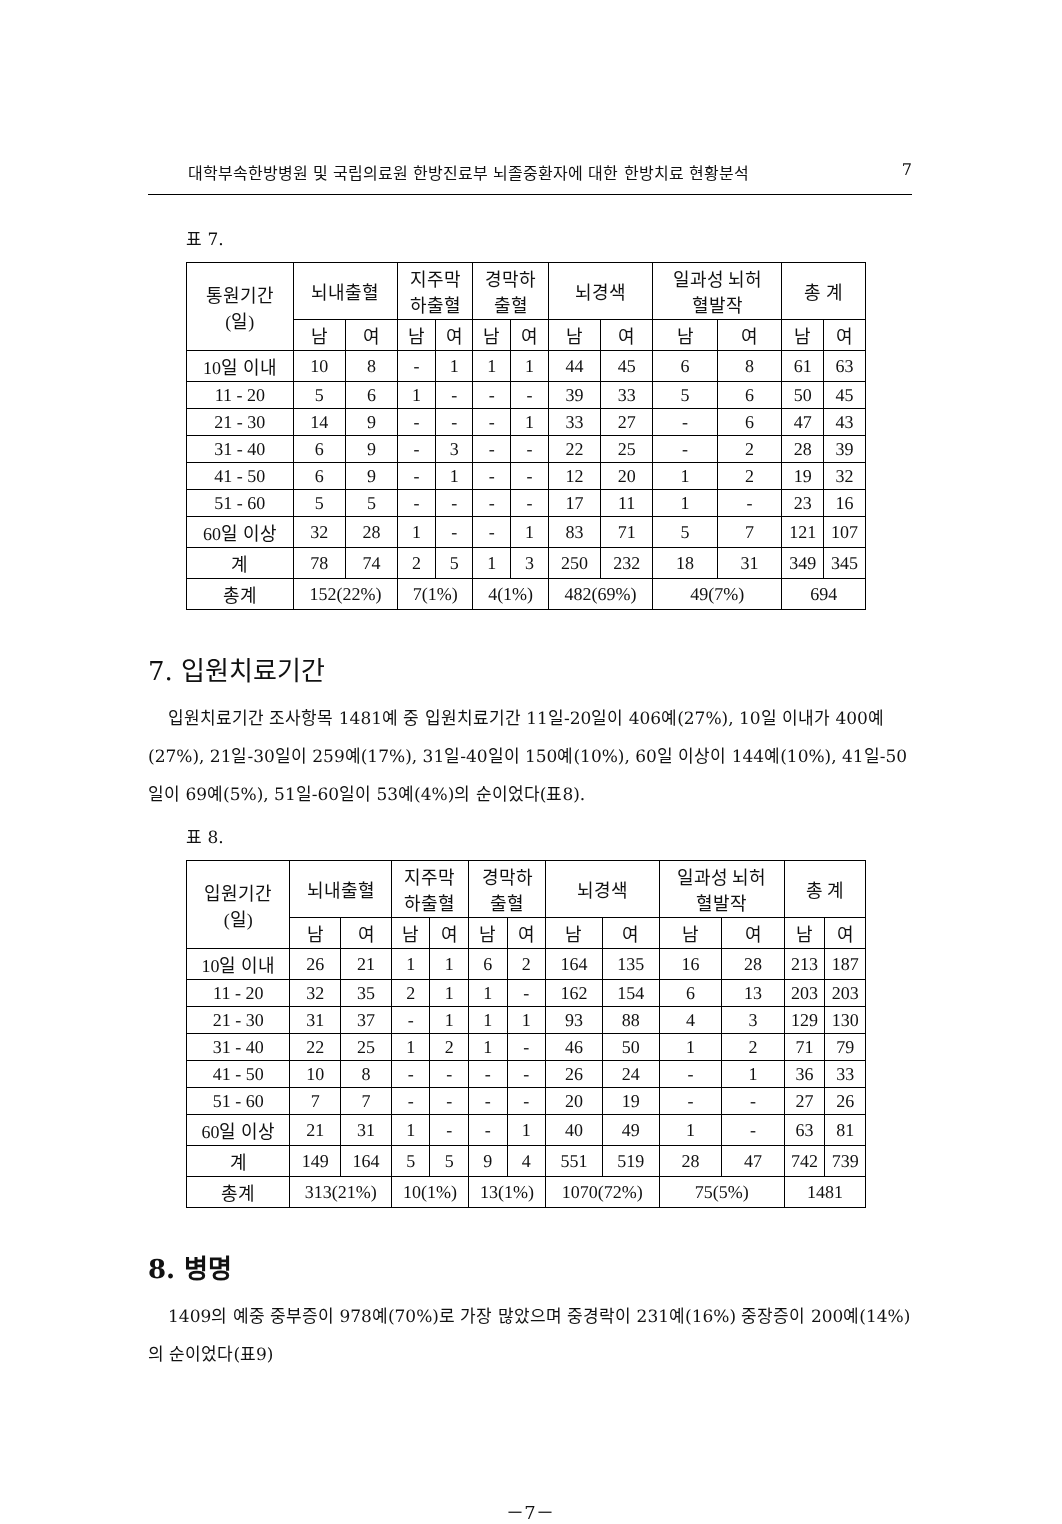대학부속한방병원 및 국립의료원 한방진료부 뇌졸중환자에 대한 한방치료 현황분석 7
표 7.
| 통원기간 (일) | 뇌내출혈 | | 지주막 하출혈 | | 경막하 출혈 | | 뇌경색 | | 일과성 뇌허 혈발작 | | 총 계 | |
| --- | --- | --- | --- | --- | --- | --- | --- | --- | --- | --- | --- | --- |
| | 남 | 여 | 남 | 여 | 남 | 여 | 남 | 여 | 남 | 여 | 남 | 여 |
| 10일 이내 | 10 | 8 | - | 1 | 1 | 1 | 44 | 45 | 6 | 8 | 61 | 63 |
| 11 - 20 | 5 | 6 | 1 | - | - | - | 39 | 33 | 5 | 6 | 50 | 45 |
| 21 - 30 | 14 | 9 | - | - | - | 1 | 33 | 27 | - | 6 | 47 | 43 |
| 31 - 40 | 6 | 9 | - | 3 | - | - | 22 | 25 | - | 2 | 28 | 39 |
| 41 - 50 | 6 | 9 | - | 1 | - | - | 12 | 20 | 1 | 2 | 19 | 32 |
| 51 - 60 | 5 | 5 | - | - | - | - | 17 | 11 | 1 | - | 23 | 16 |
| 60일 이상 | 32 | 28 | 1 | - | - | 1 | 83 | 71 | 5 | 7 | 121 | 107 |
| 계 | 78 | 74 | 2 | 5 | 1 | 3 | 250 | 232 | 18 | 31 | 349 | 345 |
| 총계 | 152(22%) | | 7(1%) | | 4(1%) | | 482(69%) | | 49(7%) | | 694 | |
7. 입원치료기간
입원치료기간 조사항목 1481예 중 입원치료기간 11일-20일이 406예(27%), 10일 이내가 400예(27%), 21일-30일이 259예(17%), 31일-40일이 150예(10%), 60일 이상이 144예(10%), 41일-50일이 69예(5%), 51일-60일이 53예(4%)의 순이었다(표8).
표 8.
| 입원기간 (일) | 뇌내출혈 | | 지주막 하출혈 | | 경막하 출혈 | | 뇌경색 | | 일과성 뇌허 혈발작 | | 총 계 | |
| --- | --- | --- | --- | --- | --- | --- | --- | --- | --- | --- | --- | --- |
| | 남 | 여 | 남 | 여 | 남 | 여 | 남 | 여 | 남 | 여 | 남 | 여 |
| 10일 이내 | 26 | 21 | 1 | 1 | 6 | 2 | 164 | 135 | 16 | 28 | 213 | 187 |
| 11 - 20 | 32 | 35 | 2 | 1 | 1 | - | 162 | 154 | 6 | 13 | 203 | 203 |
| 21 - 30 | 31 | 37 | - | 1 | 1 | 1 | 93 | 88 | 4 | 3 | 129 | 130 |
| 31 - 40 | 22 | 25 | 1 | 2 | 1 | - | 46 | 50 | 1 | 2 | 71 | 79 |
| 41 - 50 | 10 | 8 | - | - | - | - | 26 | 24 | - | 1 | 36 | 33 |
| 51 - 60 | 7 | 7 | - | - | - | - | 20 | 19 | - | - | 27 | 26 |
| 60일 이상 | 21 | 31 | 1 | - | - | 1 | 40 | 49 | 1 | - | 63 | 81 |
| 계 | 149 | 164 | 5 | 5 | 9 | 4 | 551 | 519 | 28 | 47 | 742 | 739 |
| 총계 | 313(21%) | | 10(1%) | | 13(1%) | | 1070(72%) | | 75(5%) | | 1481 | |
8. 병명
1409의 예중 중부증이 978예(70%)로 가장 많았으며 중경락이 231예(16%) 중장증이 200예(14%)의 순이었다(표9)
－7－